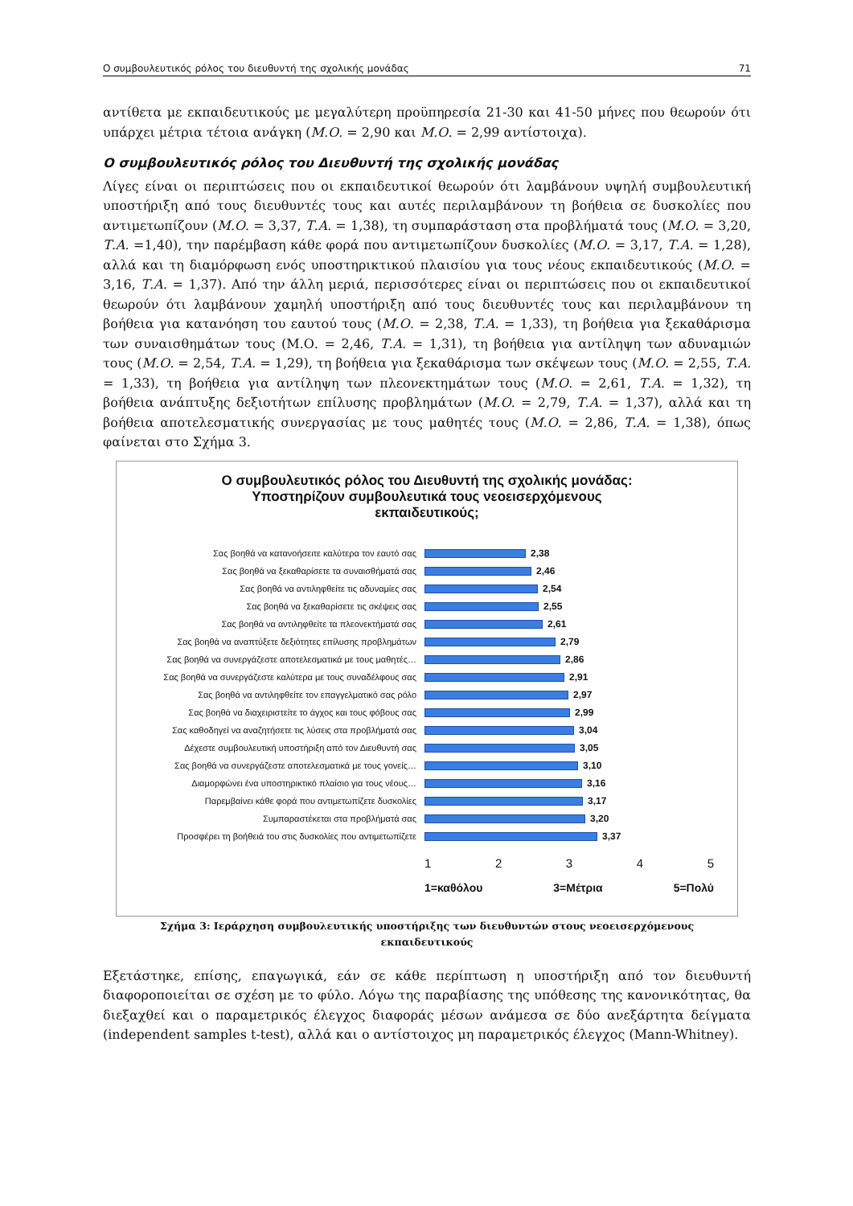Ο συμβουλευτικός ρόλος του διευθυντή της σχολικής μονάδας 71
αντίθετα με εκπαιδευτικούς με μεγαλύτερη προϋπηρεσία 21-30 και 41-50 μήνες που θεωρούν ότι υπάρχει μέτρια τέτοια ανάγκη (Μ.Ο. = 2,90 και Μ.Ο. = 2,99 αντίστοιχα).
Ο συμβουλευτικός ρόλος του Διευθυντή της σχολικής μονάδας
Λίγες είναι οι περιπτώσεις που οι εκπαιδευτικοί θεωρούν ότι λαμβάνουν υψηλή συμβουλευτική υποστήριξη από τους διευθυντές τους και αυτές περιλαμβάνουν τη βοήθεια σε δυσκολίες που αντιμετωπίζουν (Μ.Ο. = 3,37, Τ.Α. = 1,38), τη συμπαράσταση στα προβλήματά τους (Μ.Ο. = 3,20, Τ.Α. =1,40), την παρέμβαση κάθε φορά που αντιμετωπίζουν δυσκολίες (Μ.Ο. = 3,17, Τ.Α. = 1,28), αλλά και τη διαμόρφωση ενός υποστηρικτικού πλαισίου για τους νέους εκπαιδευτικούς (Μ.Ο. = 3,16, Τ.Α. = 1,37). Από την άλλη μεριά, περισσότερες είναι οι περιπτώσεις που οι εκπαιδευτικοί θεωρούν ότι λαμβάνουν χαμηλή υποστήριξη από τους διευθυντές τους και περιλαμβάνουν τη βοήθεια για κατανόηση του εαυτού τους (Μ.Ο. = 2,38, Τ.Α. = 1,33), τη βοήθεια για ξεκαθάρισμα των συναισθημάτων τους (Μ.Ο. = 2,46, Τ.Α. = 1,31), τη βοήθεια για αντίληψη των αδυναμιών τους (Μ.Ο. = 2,54, Τ.Α. = 1,29), τη βοήθεια για ξεκαθάρισμα των σκέψεων τους (Μ.Ο. = 2,55, Τ.Α. = 1,33), τη βοήθεια για αντίληψη των πλεονεκτημάτων τους (Μ.Ο. = 2,61, Τ.Α. = 1,32), τη βοήθεια ανάπτυξης δεξιοτήτων επίλυσης προβλημάτων (Μ.Ο. = 2,79, Τ.Α. = 1,37), αλλά και τη βοήθεια αποτελεσματικής συνεργασίας με τους μαθητές τους (Μ.Ο. = 2,86, Τ.Α. = 1,38), όπως φαίνεται στο Σχήμα 3.
Ο συμβουλευτικός ρόλος του Διευθυντή της σχολικής μονάδας:
Υποστηρίζουν συμβουλευτικά τους νεοεισερχόμενους
εκπαιδευτικούς;
Σας βοηθά να κατανοήσειτε καλύτερα τον εαυτό σας 2,38
Σας βοηθά να ξεκαθαρίσετε τα συναισθήματά σας 2,46
Σας βοηθά να αντιληφθείτε τις αδυναμίες σας 2,54
Σας βοηθά να ξεκαθαρίσετε τις σκέψεις σας 2,55
Σας βοηθά να αντιληφθείτε τα πλεονεκτήματά σας 2,61
Σας βοηθά να αναπτύξετε δεξιότητες επίλυσης προβλημάτων 2,79
Σας βοηθά να συνεργάζεστε αποτελεσματικά με τους μαθητές… 2,86
Σας βοηθά να συνεργάζεστε καλύτερα με τους συναδέλφους σας 2,91
Σας βοηθά να αντιληφθείτε τον επαγγελματικό σας ρόλο 2,97
Σας βοηθά να διαχειριστείτε το άγχος και τους φόβους σας 2,99
Σας καθοδηγεί να αναζητήσετε τις λύσεις στα προβλήματά σας 3,04
Δέχεστε συμβουλευτική υποστήριξη από τον Διευθυντή σας 3,05
Σας βοηθά να συνεργάζεστε αποτελεσματικά με τους γονείς… 3,10
Διαμορφώνει ένα υποστηρικτικό πλαίσιο για τους νέους… 3,16
Παρεμβαίνει κάθε φορά που αντιμετωπίζετε δυσκολίες 3,17
Συμπαραστέκεται στα προβλήματά σας 3,20
Προσφέρει τη βοήθειά του στις δυσκολίες που αντιμετωπίζετε 3,37
1 2 3 4 5
1=καθόλου 3=Μέτρια 5=Πολύ
Σχήμα 3: Ιεράρχηση συμβουλευτικής υποστήριξης των διευθυντών στους νεοεισερχόμενους
εκπαιδευτικούς
Εξετάστηκε, επίσης, επαγωγικά, εάν σε κάθε περίπτωση η υποστήριξη από τον διευθυντή διαφοροποιείται σε σχέση με το φύλο. Λόγω της παραβίασης της υπόθεσης της κανονικότητας, θα διεξαχθεί και ο παραμετρικός έλεγχος διαφοράς μέσων ανάμεσα σε δύο ανεξάρτητα δείγματα (independent samples t-test), αλλά και ο αντίστοιχος μη παραμετρικός έλεγχος (Mann-Whitney).